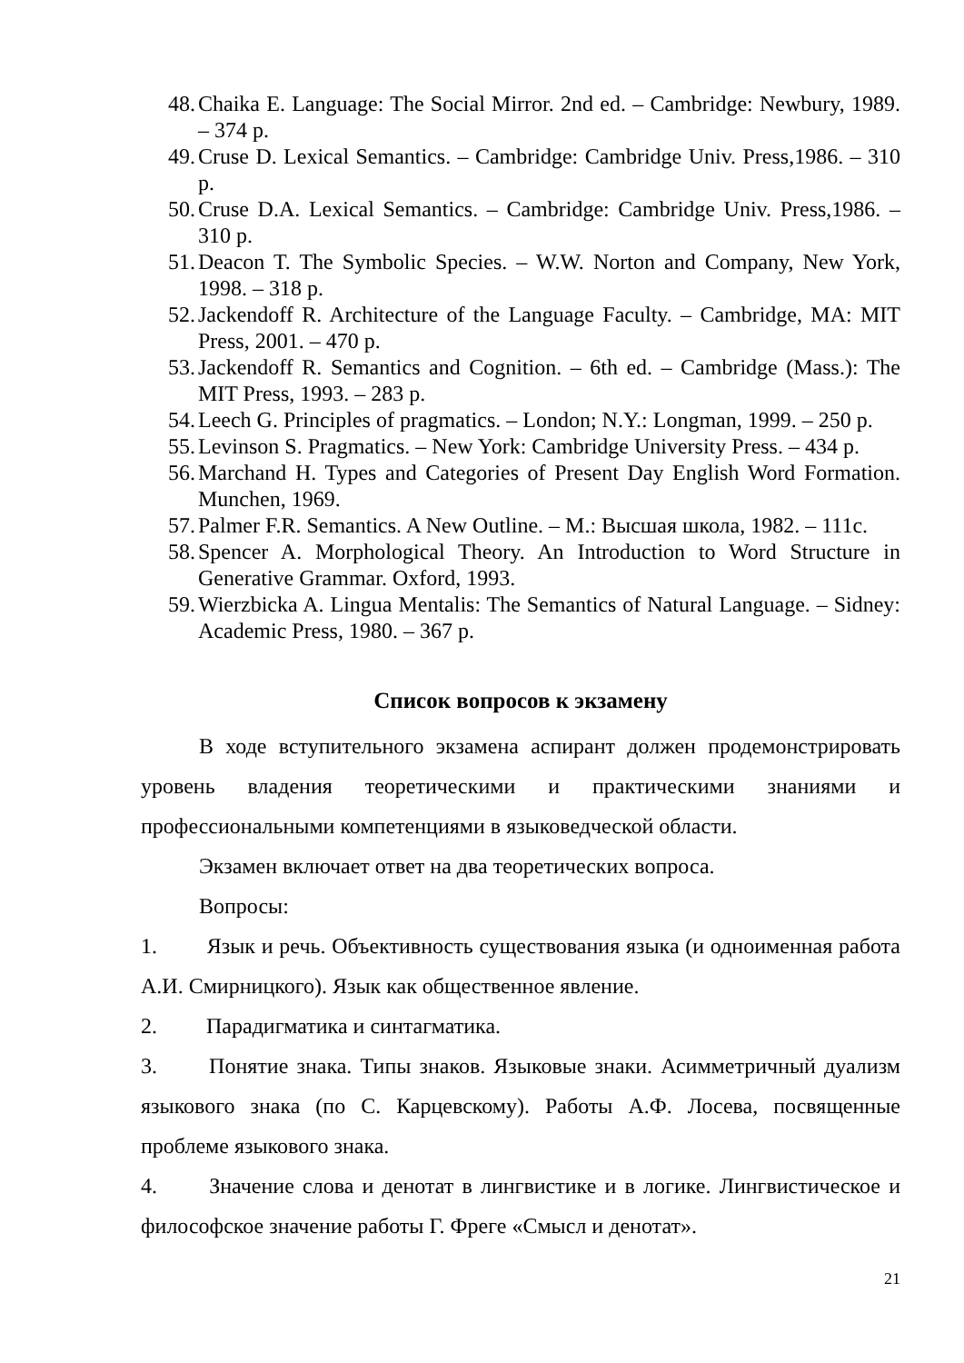48. Chaika E. Language: The Social Mirror. 2nd ed. – Cambridge: Newbury, 1989. – 374 p.
49. Cruse D. Lexical Semantics. – Cambridge: Cambridge Univ. Press,1986. – 310 p.
50. Cruse D.A. Lexical Semantics. – Cambridge: Cambridge Univ. Press,1986. – 310 p.
51. Deacon T. The Symbolic Species. – W.W. Norton and Company, New York, 1998. – 318 p.
52. Jackendoff R. Architecture of the Language Faculty. – Cambridge, MA: MIT Press, 2001. – 470 p.
53. Jackendoff R. Semantics and Cognition. – 6th ed. – Cambridge (Mass.): The MIT Press, 1993. – 283 p.
54. Leech G. Principles of pragmatics. – London; N.Y.: Longman, 1999. – 250 p.
55. Levinson S. Pragmatics. – New York: Cambridge University Press. – 434 p.
56. Marchand H. Types and Categories of Present Day English Word Formation. Munchen, 1969.
57. Palmer F.R. Semantics. A New Outline. – M.: Высшая школа, 1982. – 111c.
58. Spencer A. Morphological Theory. An Introduction to Word Structure in Generative Grammar. Oxford, 1993.
59. Wierzbicka A. Lingua Mentalis: The Semantics of Natural Language. – Sidney: Academic Press, 1980. – 367 p.
Список вопросов к экзамену
В ходе вступительного экзамена аспирант должен продемонстрировать уровень владения теоретическими и практическими знаниями и профессиональными компетенциями в языковедческой области.
Экзамен включает ответ на два теоретических вопроса.
Вопросы:
1.   Язык и речь. Объективность существования языка (и одноименная работа А.И. Смирницкого). Язык как общественное явление.
2.   Парадигматика и синтагматика.
3.   Понятие знака. Типы знаков. Языковые знаки. Асимметричный дуализм языкового знака (по С. Карцевскому). Работы А.Ф. Лосева, посвященные проблеме языкового знака.
4.   Значение слова и денотат в лингвистике и в логике. Лингвистическое и философское значение работы Г. Фреге «Смысл и денотат».
21